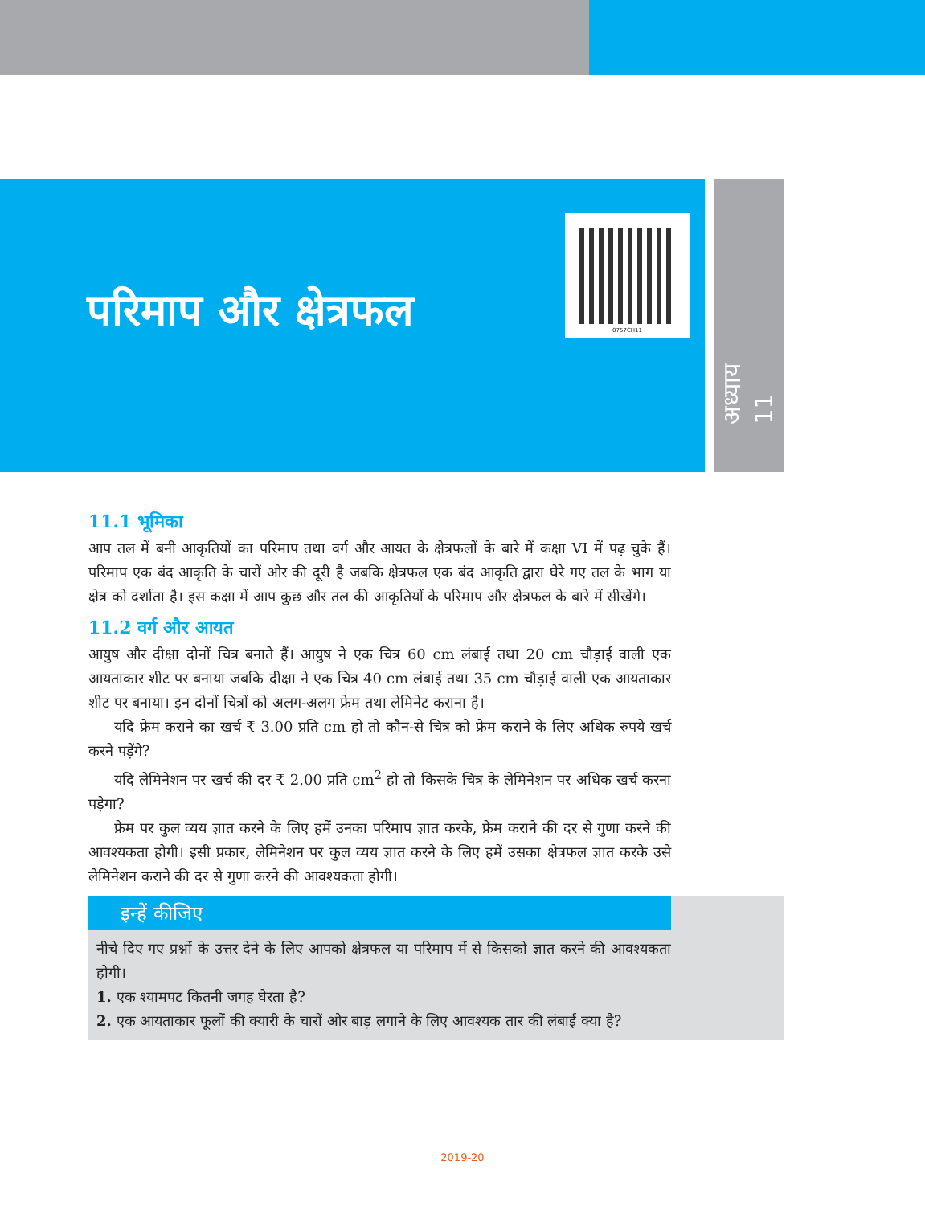परिमाप और क्षेत्रफल
0757CH11
अध्याय 11
11.1 भूमिका
आप तल में बनी आकृतियों का परिमाप तथा वर्ग और आयत के क्षेत्रफलों के बारे में कक्षा VI में पढ़ चुके हैं। परिमाप एक बंद आकृति के चारों ओर की दूरी है जबकि क्षेत्रफल एक बंद आकृति द्वारा घेरे गए तल के भाग या क्षेत्र को दर्शाता है। इस कक्षा में आप कुछ और तल की आकृतियों के परिमाप और क्षेत्रफल के बारे में सीखेंगे।
11.2 वर्ग और आयत
आयुष और दीक्षा दोनों चित्र बनाते हैं। आयुष ने एक चित्र 60 cm लंबाई तथा 20 cm चौड़ाई वाली एक आयताकार शीट पर बनाया जबकि दीक्षा ने एक चित्र 40 cm लंबाई तथा 35 cm चौड़ाई वाली एक आयताकार शीट पर बनाया। इन दोनों चित्रों को अलग-अलग फ्रेम तथा लेमिनेट कराना है।
यदि फ्रेम कराने का खर्च ₹ 3.00 प्रति cm हो तो कौन-से चित्र को फ्रेम कराने के लिए अधिक रुपये खर्च करने पड़ेंगे?
यदि लेमिनेशन पर खर्च की दर ₹ 2.00 प्रति cm<sup>2</sup> हो तो किसके चित्र के लेमिनेशन पर अधिक खर्च करना पड़ेगा?
फ्रेम पर कुल व्यय ज्ञात करने के लिए हमें उनका परिमाप ज्ञात करके, फ्रेम कराने की दर से गुणा करने की आवश्यकता होगी। इसी प्रकार, लेमिनेशन पर कुल व्यय ज्ञात करने के लिए हमें उसका क्षेत्रफल ज्ञात करके उसे लेमिनेशन कराने की दर से गुणा करने की आवश्यकता होगी।
इन्हें कीजिए
नीचे दिए गए प्रश्नों के उत्तर देने के लिए आपको क्षेत्रफल या परिमाप में से किसको ज्ञात करने की आवश्यकता होगी।
1. एक श्यामपट कितनी जगह घेरता है?
2. एक आयताकार फूलों की क्यारी के चारों ओर बाड़ लगाने के लिए आवश्यक तार की लंबाई क्या है?
2019-20